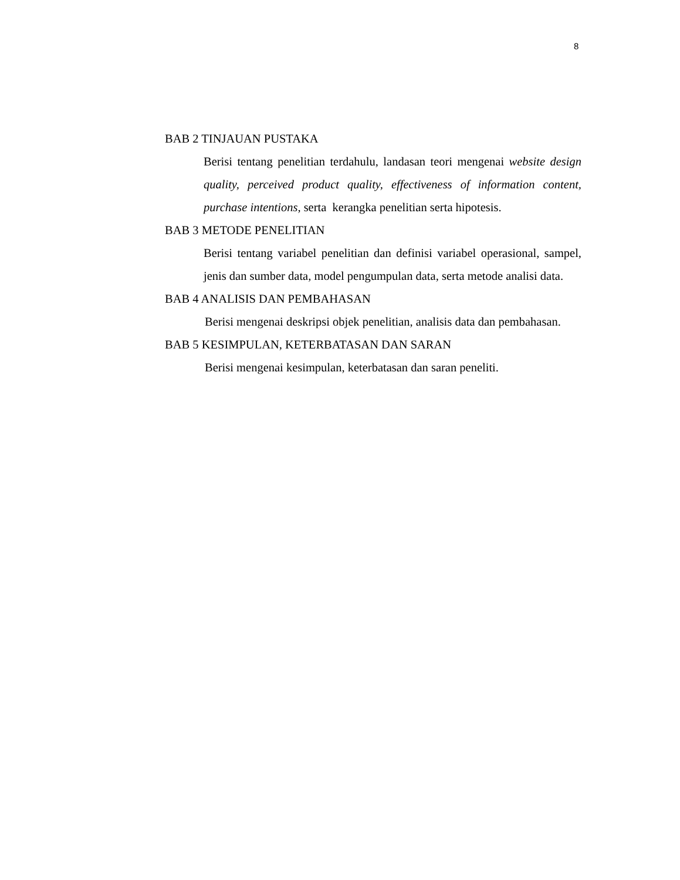8
BAB 2 TINJAUAN PUSTAKA
Berisi tentang penelitian terdahulu, landasan teori mengenai website design quality, perceived product quality, effectiveness of information content, purchase intentions, serta kerangka penelitian serta hipotesis.
BAB 3 METODE PENELITIAN
Berisi tentang variabel penelitian dan definisi variabel operasional, sampel, jenis dan sumber data, model pengumpulan data, serta metode analisi data.
BAB 4 ANALISIS DAN PEMBAHASAN
Berisi mengenai deskripsi objek penelitian, analisis data dan pembahasan.
BAB 5 KESIMPULAN, KETERBATASAN DAN SARAN
Berisi mengenai kesimpulan, keterbatasan dan saran peneliti.